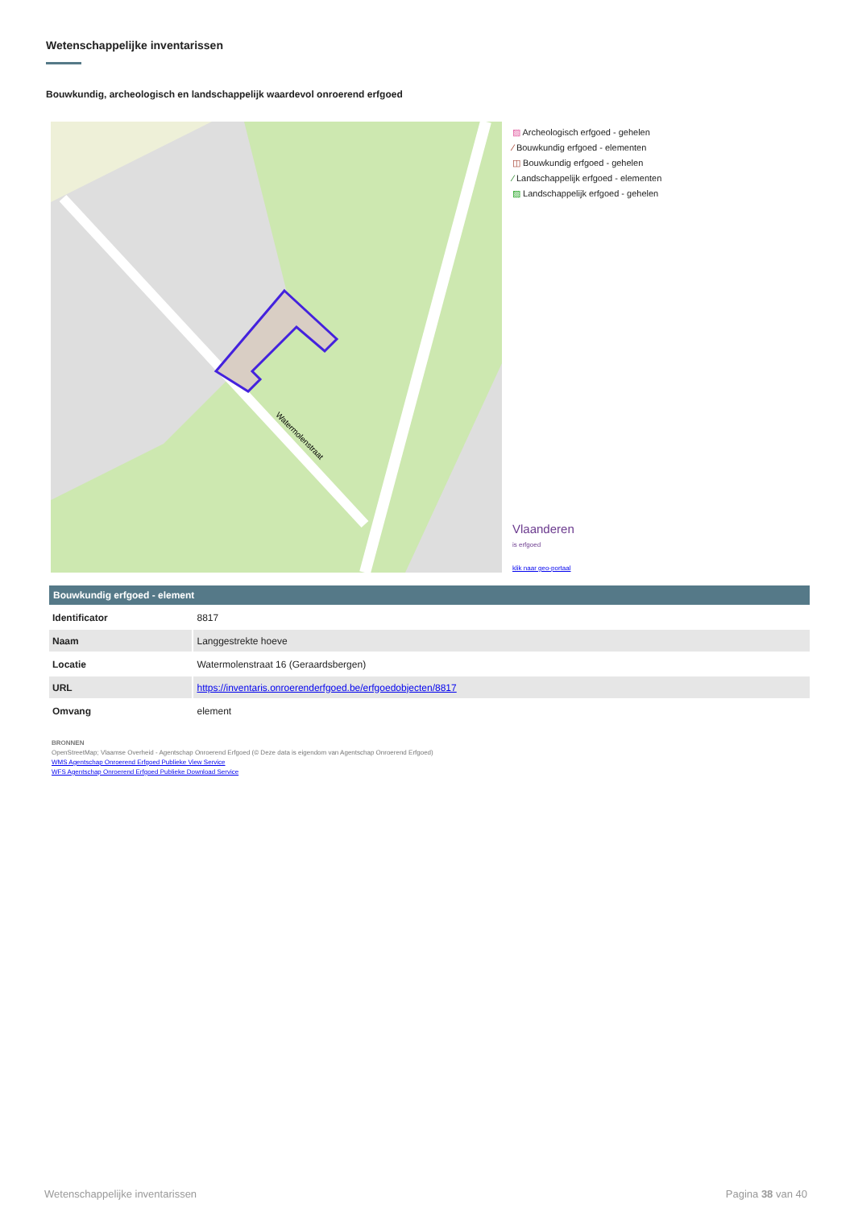Wetenschappelijke inventarissen
Bouwkundig, archeologisch en landschappelijk waardevol onroerend erfgoed
Watermolenstraat
▨ Archeologisch erfgoed - gehelen
⁄ Bouwkundig erfgoed - elementen
◫ Bouwkundig erfgoed - gehelen
⁄ Landschappelijk erfgoed - elementen
▨ Landschappelijk erfgoed - gehelen
Vlaanderen
is erfgoed
klik naar geo-portaal
| Bouwkundig erfgoed - element | |
| --- | --- |
| Identificator | 8817 |
| Naam | Langgestrekte hoeve |
| Locatie | Watermolenstraat 16 (Geraardsbergen) |
| URL | https://inventaris.onroerenderfgoed.be/erfgoedobjecten/8817 |
| Omvang | element |
BRONNEN
OpenStreetMap; Vlaamse Overheid - Agentschap Onroerend Erfgoed (© Deze data is eigendom van Agentschap Onroerend Erfgoed)
WMS Agentschap Onroerend Erfgoed Publieke View Service
WFS Agentschap Onroerend Erfgoed Publieke Download Service
Wetenschappelijke inventarissen
Pagina 38 van 40